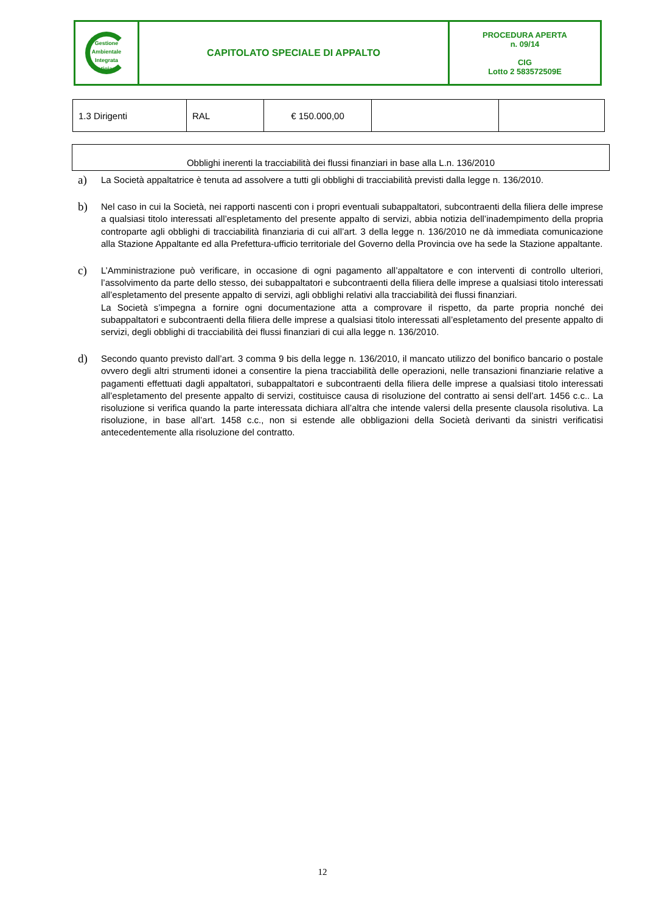| Gestione Ambientale Integrata Astigiano | CAPITOLATO SPECIALE DI APPALTO | PROCEDURA APERTA n. 09/14 CIG Lotto 2 583572509E |
| 1.3 Dirigenti | RAL | € 150.000,00 | | |
Obblighi inerenti la tracciabilità dei flussi finanziari in base alla L.n. 136/2010
a)
La Società appaltatrice è tenuta ad assolvere a tutti gli obblighi di tracciabilità previsti dalla legge n. 136/2010.
b)
Nel caso in cui la Società, nei rapporti nascenti con i propri eventuali subappaltatori, subcontraenti della filiera delle imprese a qualsiasi titolo interessati all’espletamento del presente appalto di servizi, abbia notizia dell’inadempimento della propria controparte agli obblighi di tracciabilità finanziaria di cui all’art. 3 della legge n. 136/2010 ne dà immediata comunicazione alla Stazione Appaltante ed alla Prefettura-ufficio territoriale del Governo della Provincia ove ha sede la Stazione appaltante.
c)
L’Amministrazione può verificare, in occasione di ogni pagamento all’appaltatore e con interventi di controllo ulteriori, l’assolvimento da parte dello stesso, dei subappaltatori e subcontraenti della filiera delle imprese a qualsiasi titolo interessati all’espletamento del presente appalto di servizi, agli obblighi relativi alla tracciabilità dei flussi finanziari.
La Società s’impegna a fornire ogni documentazione atta a comprovare il rispetto, da parte propria nonché dei subappaltatori e subcontraenti della filiera delle imprese a qualsiasi titolo interessati all’espletamento del presente appalto di servizi, degli obblighi di tracciabilità dei flussi finanziari di cui alla legge n. 136/2010.
d)
Secondo quanto previsto dall’art. 3 comma 9 bis della legge n. 136/2010, il mancato utilizzo del bonifico bancario o postale ovvero degli altri strumenti idonei a consentire la piena tracciabilità delle operazioni, nelle transazioni finanziarie relative a pagamenti effettuati dagli appaltatori, subappaltatori e subcontraenti della filiera delle imprese a qualsiasi titolo interessati all’espletamento del presente appalto di servizi, costituisce causa di risoluzione del contratto ai sensi dell’art. 1456 c.c.. La risoluzione si verifica quando la parte interessata dichiara all’altra che intende valersi della presente clausola risolutiva. La risoluzione, in base all’art. 1458 c.c., non si estende alle obbligazioni della Società derivanti da sinistri verificatisi antecedentemente alla risoluzione del contratto.
12